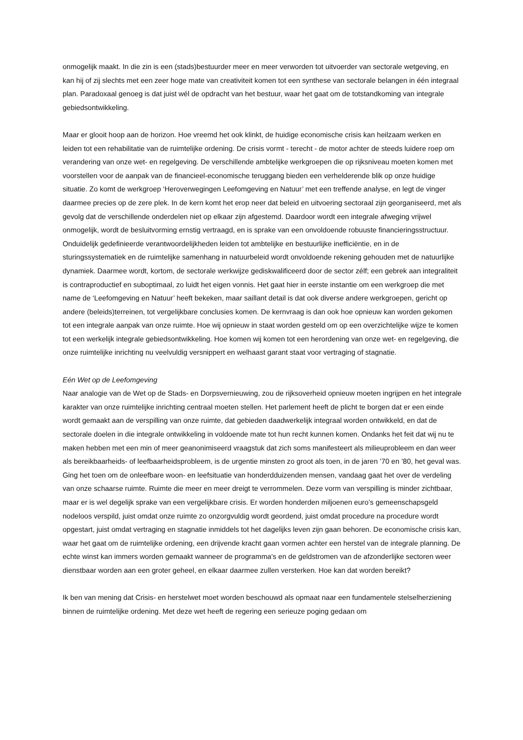onmogelijk maakt. In die zin is een (stads)bestuurder meer en meer verworden tot uitvoerder van sectorale wetgeving, en kan hij of zij slechts met een zeer hoge mate van creativiteit komen tot een synthese van sectorale belangen in één integraal plan. Paradoxaal genoeg is dat juist wél de opdracht van het bestuur, waar het gaat om de totstandkoming van integrale gebiedsontwikkeling.
Maar er glooit hoop aan de horizon. Hoe vreemd het ook klinkt, de huidige economische crisis kan heilzaam werken en leiden tot een rehabilitatie van de ruimtelijke ordening. De crisis vormt - terecht - de motor achter de steeds luidere roep om verandering van onze wet- en regelgeving. De verschillende ambtelijke werkgroepen die op rijksniveau moeten komen met voorstellen voor de aanpak van de financieel-economische teruggang bieden een verhelderende blik op onze huidige situatie. Zo komt de werkgroep ‘Heroverwegingen Leefomgeving en Natuur’ met een treffende analyse, en legt de vinger daarmee precies op de zere plek. In de kern komt het erop neer dat beleid en uitvoering sectoraal zijn georganiseerd, met als gevolg dat de verschillende onderdelen niet op elkaar zijn afgestemd. Daardoor wordt een integrale afweging vrijwel onmogelijk, wordt de besluitvorming ernstig vertraagd, en is sprake van een onvoldoende robuuste financieringsstructuur. Onduidelijk gedefinieerde verantwoordelijkheden leiden tot ambtelijke en bestuurlijke inefficiëntie, en in de sturingssystematiek en de ruimtelijke samenhang in natuurbeleid wordt onvoldoende rekening gehouden met de natuurlijke dynamiek. Daarmee wordt, kortom, de sectorale werkwijze gediskwalificeerd door de sector zélf; een gebrek aan integraliteit is contraproductief en suboptimaal, zo luidt het eigen vonnis. Het gaat hier in eerste instantie om een werkgroep die met name de ‘Leefomgeving en Natuur’ heeft bekeken, maar saillant detail is dat ook diverse andere werkgroepen, gericht op andere (beleids)terreinen, tot vergelijkbare conclusies komen. De kernvraag is dan ook hoe opnieuw kan worden gekomen tot een integrale aanpak van onze ruimte. Hoe wij opnieuw in staat worden gesteld om op een overzichtelijke wijze te komen tot een werkelijk integrale gebiedsontwikkeling. Hoe komen wij komen tot een herordening van onze wet- en regelgeving, die onze ruimtelijke inrichting nu veelvuldig versnippert en welhaast garant staat voor vertraging of stagnatie.
Eén Wet op de Leefomgeving
Naar analogie van de Wet op de Stads- en Dorpsvernieuwing, zou de rijksoverheid opnieuw moeten ingrijpen en het integrale karakter van onze ruimtelijke inrichting centraal moeten stellen. Het parlement heeft de plicht te borgen dat er een einde wordt gemaakt aan de verspilling van onze ruimte, dat gebieden daadwerkelijk integraal worden ontwikkeld, en dat de sectorale doelen in die integrale ontwikkeling in voldoende mate tot hun recht kunnen komen. Ondanks het feit dat wij nu te maken hebben met een min of meer geanonimiseerd vraagstuk dat zich soms manifesteert als milieuprobleem en dan weer als bereikbaarheids- of leefbaarheidsprobleem, is de urgentie minsten zo groot als toen, in de jaren ’70 en ’80, het geval was. Ging het toen om de onleefbare woon- en leefsituatie van honderdduizenden mensen, vandaag gaat het over de verdeling van onze schaarse ruimte. Ruimte die meer en meer dreigt te verrommelen. Deze vorm van verspilling is minder zichtbaar, maar er is wel degelijk sprake van een vergelijkbare crisis. Er worden honderden miljoenen euro’s gemeenschapsgeld nodeloos verspild, juist omdat onze ruimte zo onzorgvuldig wordt geordend, juist omdat procedure na procedure wordt opgestart, juist omdat vertraging en stagnatie inmiddels tot het dagelijks leven zijn gaan behoren. De economische crisis kan, waar het gaat om de ruimtelijke ordening, een drijvende kracht gaan vormen achter een herstel van de integrale planning. De echte winst kan immers worden gemaakt wanneer de programma's en de geldstromen van de afzonderlijke sectoren weer dienstbaar worden aan een groter geheel, en elkaar daarmee zullen versterken. Hoe kan dat worden bereikt?
Ik ben van mening dat Crisis- en herstelwet moet worden beschouwd als opmaat naar een fundamentele stelselherziening binnen de ruimtelijke ordening. Met deze wet heeft de regering een serieuze poging gedaan om